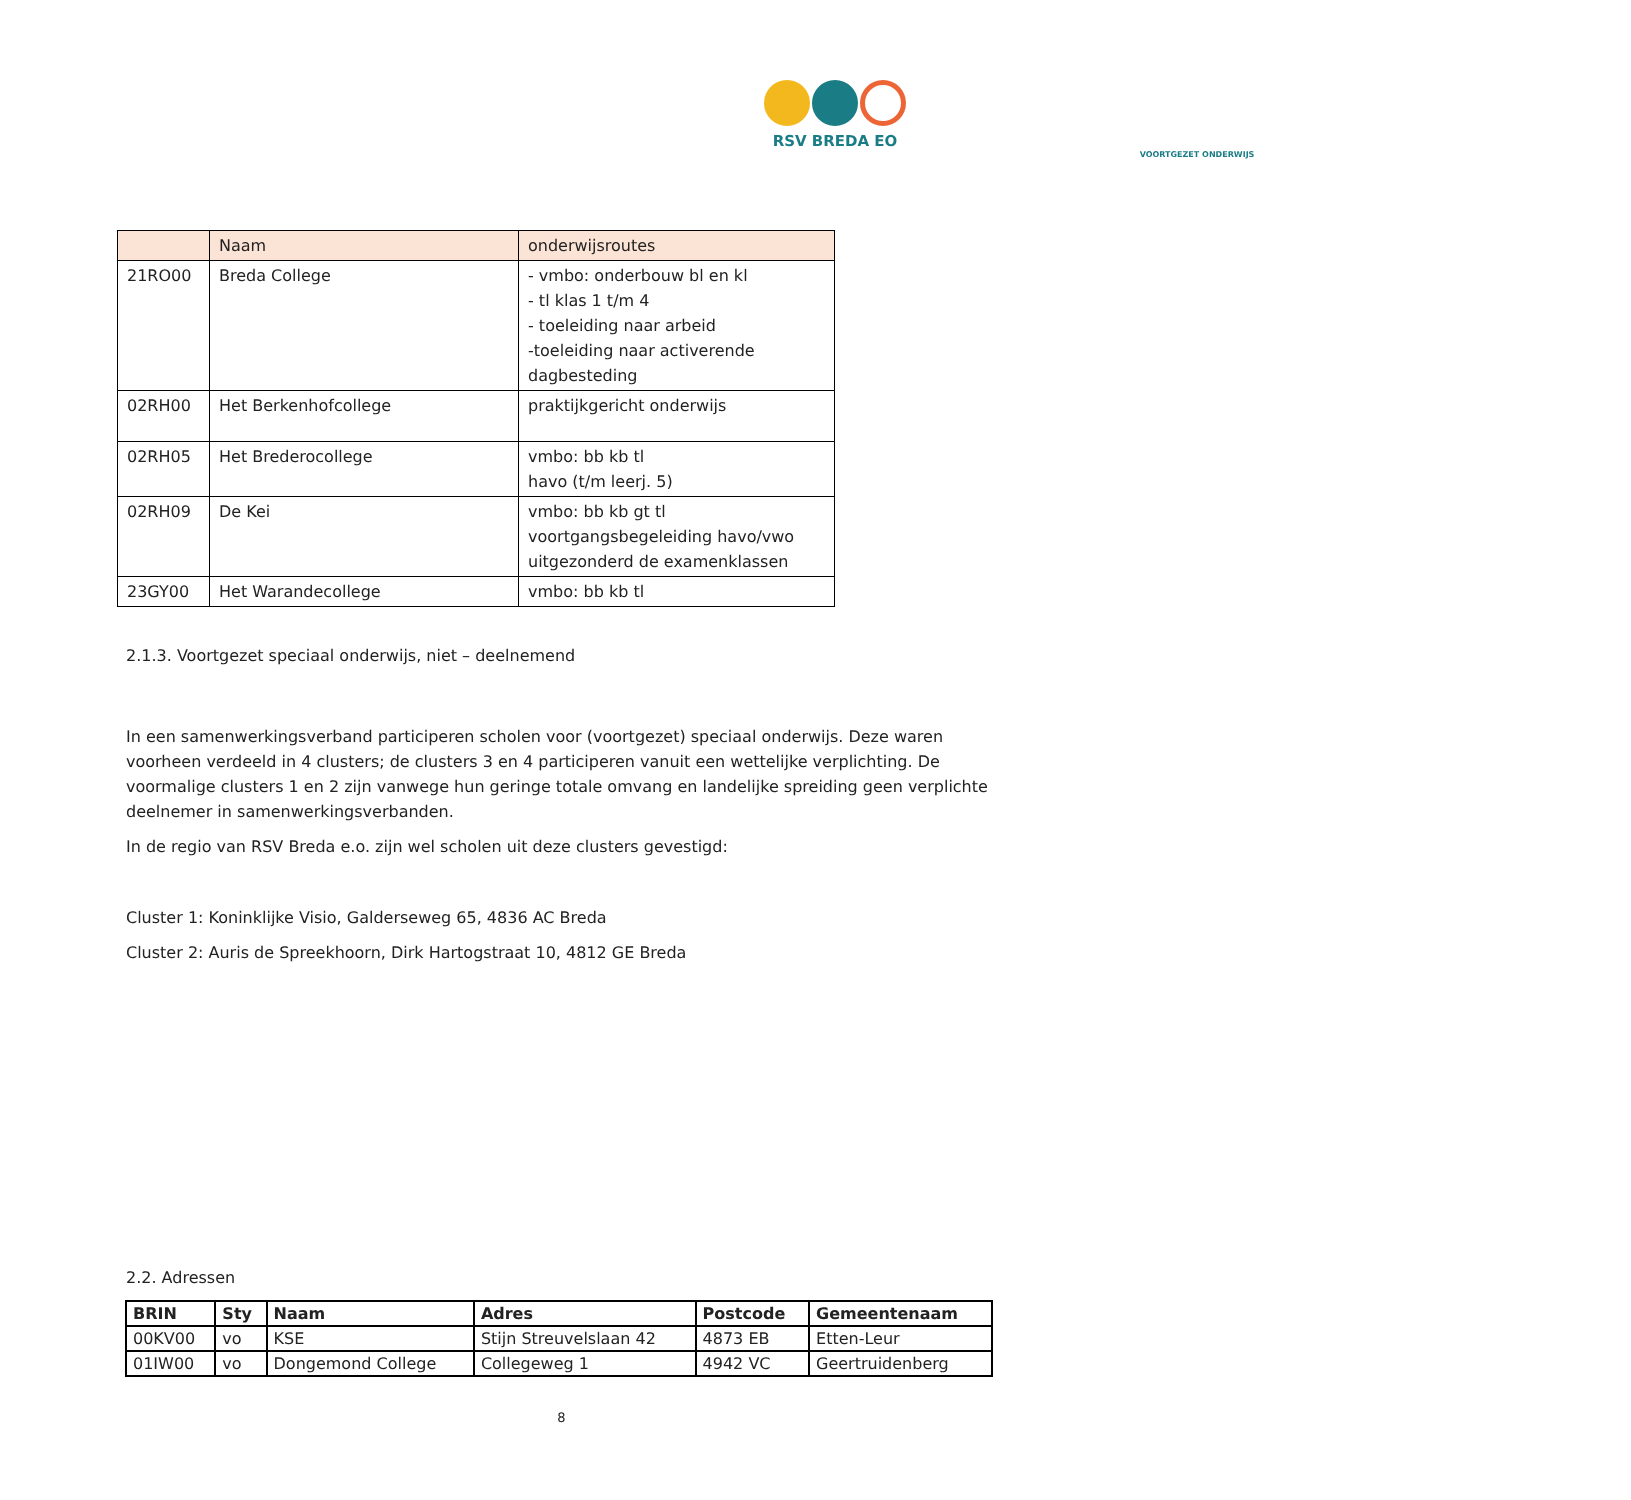RSV BREDA EO
VOORTGEZET ONDERWIJS
| | Naam | onderwijsroutes |
| 21RO00 | Breda College | - vmbo: onderbouw bl en kl - tl klas 1 t/m 4 - toeleiding naar arbeid -toeleiding naar activerende dagbesteding |
| 02RH00 | Het Berkenhofcollege | praktijkgericht onderwijs |
| 02RH05 | Het Brederocollege | vmbo: bb kb tl havo (t/m leerj. 5) |
| 02RH09 | De Kei | vmbo: bb kb gt tl voortgangsbegeleiding havo/vwo uitgezonderd de examenklassen |
| 23GY00 | Het Warandecollege | vmbo: bb kb tl |
2.1.3. Voortgezet speciaal onderwijs, niet – deelnemend
In een samenwerkingsverband participeren scholen voor (voortgezet) speciaal onderwijs. Deze waren voorheen verdeeld in 4 clusters; de clusters 3 en 4 participeren vanuit een wettelijke verplichting. De voormalige clusters 1 en 2 zijn vanwege hun geringe totale omvang en landelijke spreiding geen verplichte deelnemer in samenwerkingsverbanden.
In de regio van RSV Breda e.o. zijn wel scholen uit deze clusters gevestigd:
Cluster 1: Koninklijke Visio, Galderseweg 65, 4836 AC Breda
Cluster 2: Auris de Spreekhoorn, Dirk Hartogstraat 10, 4812 GE Breda
2.2. Adressen
| BRIN | Sty | Naam | Adres | Postcode | Gemeentenaam |
| --- | --- | --- | --- | --- | --- |
| 00KV00 | vo | KSE | Stijn Streuvelslaan 42 | 4873 EB | Etten-Leur |
| 01IW00 | vo | Dongemond College | Collegeweg 1 | 4942 VC | Geertruidenberg |
8